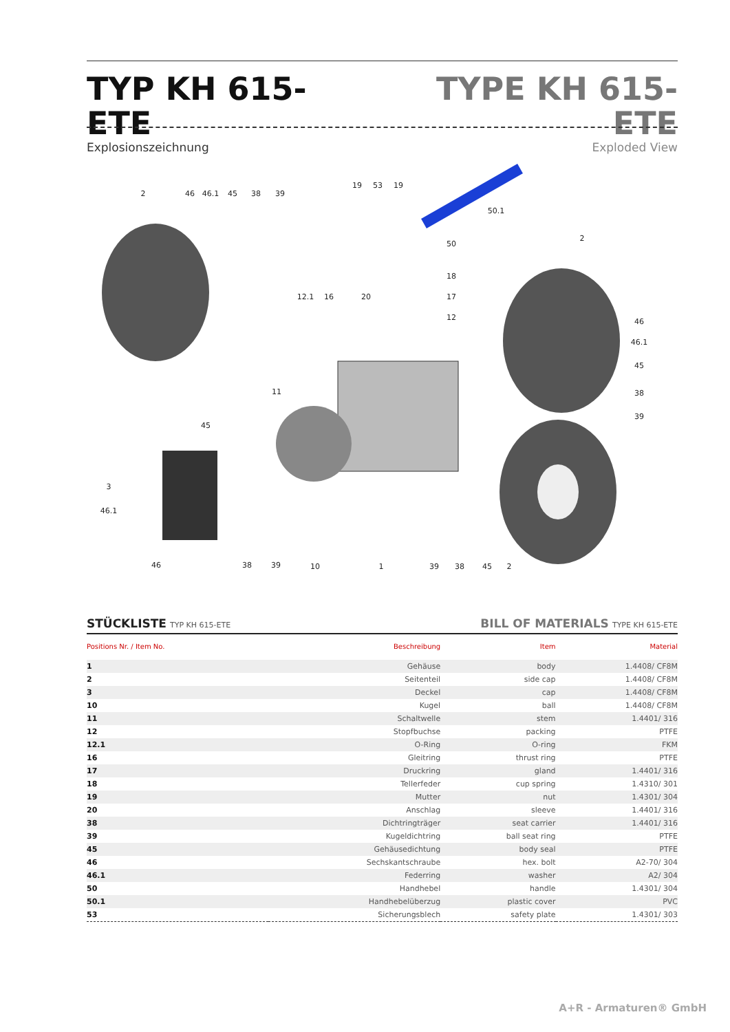TYP KH 615-ETE
Explosionszeichnung
TYPE KH 615-ETE
Exploded View
2
46
46.1
45
38
39
19
53
19
50.1
50
2
12.1
16
20
18
17
12
46
46.1
45
38
39
11
45
3
46.1
46
38
39
10
1
39
38
45
2
STÜCKLISTE TYP KH 615-ETE
BILL OF MATERIALS TYPE KH 615-ETE
| Positions Nr. / Item No. | Beschreibung | Item | Material |
| --- | --- | --- | --- |
| 1 | Gehäuse | body | 1.4408/ CF8M |
| 2 | Seitenteil | side cap | 1.4408/ CF8M |
| 3 | Deckel | cap | 1.4408/ CF8M |
| 10 | Kugel | ball | 1.4408/ CF8M |
| 11 | Schaltwelle | stem | 1.4401/ 316 |
| 12 | Stopfbuchse | packing | PTFE |
| 12.1 | O-Ring | O-ring | FKM |
| 16 | Gleitring | thrust ring | PTFE |
| 17 | Druckring | gland | 1.4401/ 316 |
| 18 | Tellerfeder | cup spring | 1.4310/ 301 |
| 19 | Mutter | nut | 1.4301/ 304 |
| 20 | Anschlag | sleeve | 1.4401/ 316 |
| 38 | Dichtringträger | seat carrier | 1.4401/ 316 |
| 39 | Kugeldichtring | ball seat ring | PTFE |
| 45 | Gehäusedichtung | body seal | PTFE |
| 46 | Sechskantschraube | hex. bolt | A2-70/ 304 |
| 46.1 | Federring | washer | A2/ 304 |
| 50 | Handhebel | handle | 1.4301/ 304 |
| 50.1 | Handhebelüberzug | plastic cover | PVC |
| 53 | Sicherungsblech | safety plate | 1.4301/ 303 |
A+R - Armaturen® GmbH